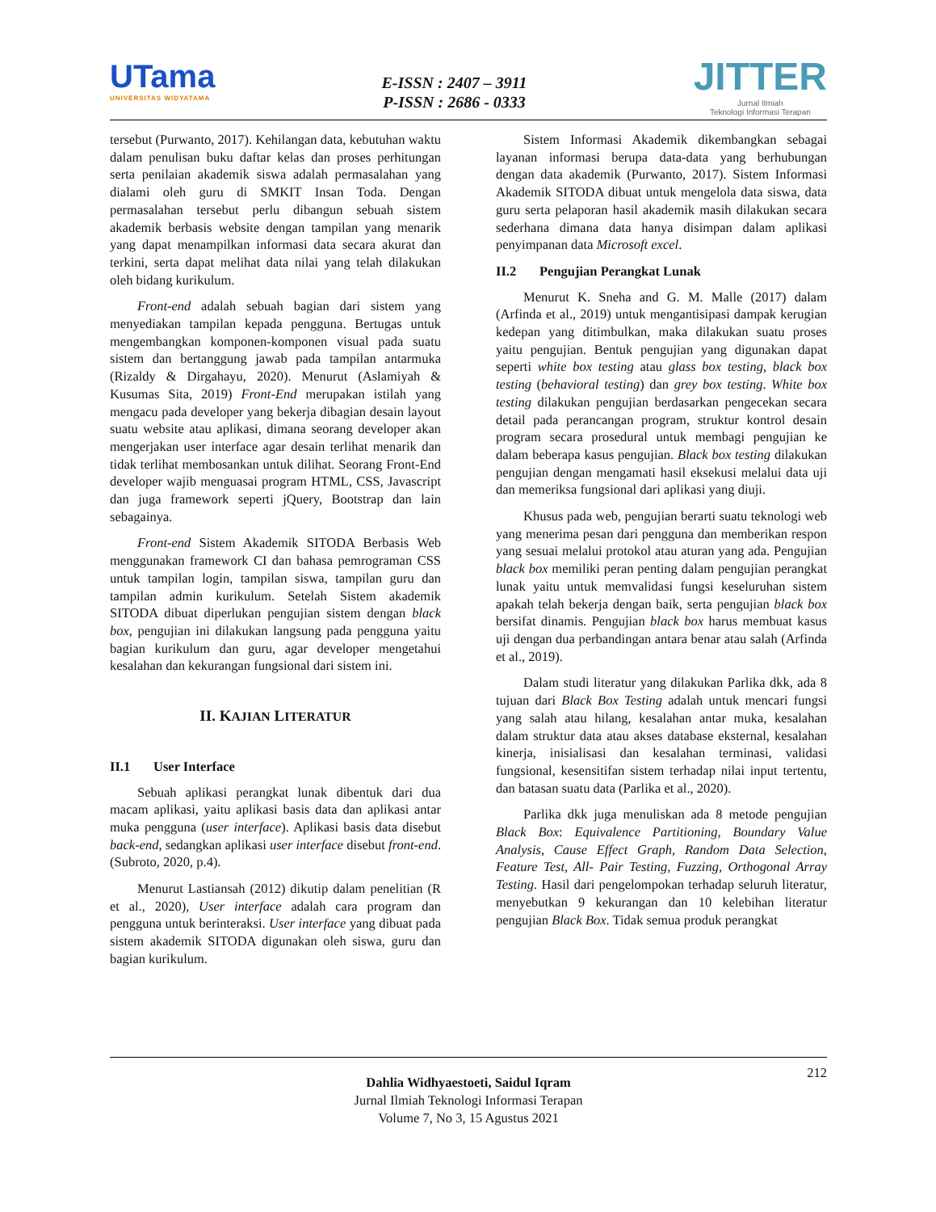UTama
UNIVERSITAS WIDYATAMA
E-ISSN : 2407 – 3911
P-ISSN : 2686 - 0333
JITTER
Jurnal Ilmiah
Teknologi Informasi Terapan
tersebut (Purwanto, 2017). Kehilangan data, kebutuhan waktu dalam penulisan buku daftar kelas dan proses perhitungan serta penilaian akademik siswa adalah permasalahan yang dialami oleh guru di SMKIT Insan Toda. Dengan permasalahan tersebut perlu dibangun sebuah sistem akademik berbasis website dengan tampilan yang menarik yang dapat menampilkan informasi data secara akurat dan terkini, serta dapat melihat data nilai yang telah dilakukan oleh bidang kurikulum.
Front-end adalah sebuah bagian dari sistem yang menyediakan tampilan kepada pengguna. Bertugas untuk mengembangkan komponen-komponen visual pada suatu sistem dan bertanggung jawab pada tampilan antarmuka (Rizaldy & Dirgahayu, 2020). Menurut (Aslamiyah & Kusumas Sita, 2019) Front-End merupakan istilah yang mengacu pada developer yang bekerja dibagian desain layout suatu website atau aplikasi, dimana seorang developer akan mengerjakan user interface agar desain terlihat menarik dan tidak terlihat membosankan untuk dilihat. Seorang Front-End developer wajib menguasai program HTML, CSS, Javascript dan juga framework seperti jQuery, Bootstrap dan lain sebagainya.
Front-end Sistem Akademik SITODA Berbasis Web menggunakan framework CI dan bahasa pemrograman CSS untuk tampilan login, tampilan siswa, tampilan guru dan tampilan admin kurikulum. Setelah Sistem akademik SITODA dibuat diperlukan pengujian sistem dengan black box, pengujian ini dilakukan langsung pada pengguna yaitu bagian kurikulum dan guru, agar developer mengetahui kesalahan dan kekurangan fungsional dari sistem ini.
II. KAJIAN LITERATUR
II.1 User Interface
Sebuah aplikasi perangkat lunak dibentuk dari dua macam aplikasi, yaitu aplikasi basis data dan aplikasi antar muka pengguna (user interface). Aplikasi basis data disebut back-end, sedangkan aplikasi user interface disebut front-end. (Subroto, 2020, p.4).
Menurut Lastiansah (2012) dikutip dalam penelitian (R et al., 2020), User interface adalah cara program dan pengguna untuk berinteraksi. User interface yang dibuat pada sistem akademik SITODA digunakan oleh siswa, guru dan bagian kurikulum.
Sistem Informasi Akademik dikembangkan sebagai layanan informasi berupa data-data yang berhubungan dengan data akademik (Purwanto, 2017). Sistem Informasi Akademik SITODA dibuat untuk mengelola data siswa, data guru serta pelaporan hasil akademik masih dilakukan secara sederhana dimana data hanya disimpan dalam aplikasi penyimpanan data Microsoft excel.
II.2 Pengujian Perangkat Lunak
Menurut K. Sneha and G. M. Malle (2017) dalam (Arfinda et al., 2019) untuk mengantisipasi dampak kerugian kedepan yang ditimbulkan, maka dilakukan suatu proses yaitu pengujian. Bentuk pengujian yang digunakan dapat seperti white box testing atau glass box testing, black box testing (behavioral testing) dan grey box testing. White box testing dilakukan pengujian berdasarkan pengecekan secara detail pada perancangan program, struktur kontrol desain program secara prosedural untuk membagi pengujian ke dalam beberapa kasus pengujian. Black box testing dilakukan pengujian dengan mengamati hasil eksekusi melalui data uji dan memeriksa fungsional dari aplikasi yang diuji.
Khusus pada web, pengujian berarti suatu teknologi web yang menerima pesan dari pengguna dan memberikan respon yang sesuai melalui protokol atau aturan yang ada. Pengujian black box memiliki peran penting dalam pengujian perangkat lunak yaitu untuk memvalidasi fungsi keseluruhan sistem apakah telah bekerja dengan baik, serta pengujian black box bersifat dinamis. Pengujian black box harus membuat kasus uji dengan dua perbandingan antara benar atau salah (Arfinda et al., 2019).
Dalam studi literatur yang dilakukan Parlika dkk, ada 8 tujuan dari Black Box Testing adalah untuk mencari fungsi yang salah atau hilang, kesalahan antar muka, kesalahan dalam struktur data atau akses database eksternal, kesalahan kinerja, inisialisasi dan kesalahan terminasi, validasi fungsional, kesensitifan sistem terhadap nilai input tertentu, dan batasan suatu data (Parlika et al., 2020).
Parlika dkk juga menuliskan ada 8 metode pengujian Black Box: Equivalence Partitioning, Boundary Value Analysis, Cause Effect Graph, Random Data Selection, Feature Test, All- Pair Testing, Fuzzing, Orthogonal Array Testing. Hasil dari pengelompokan terhadap seluruh literatur, menyebutkan 9 kekurangan dan 10 kelebihan literatur pengujian Black Box. Tidak semua produk perangkat
212
Dahlia Widhyaestoeti, Saidul Iqram
Jurnal Ilmiah Teknologi Informasi Terapan
Volume 7, No 3, 15 Agustus 2021